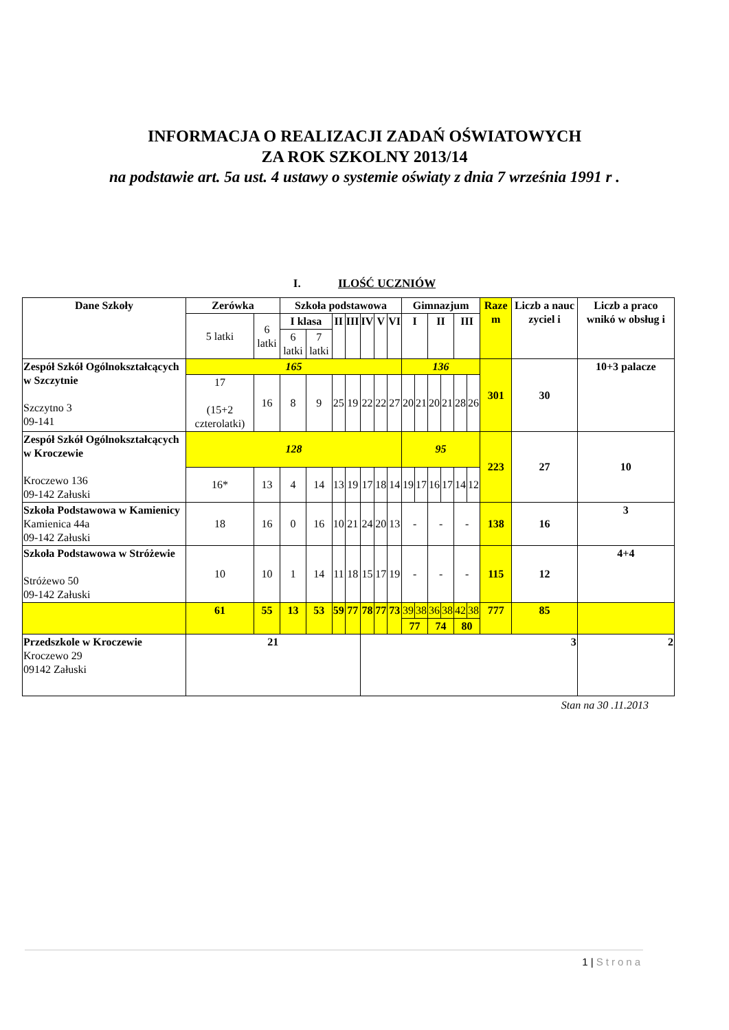INFORMACJA O REALIZACJI ZADAŃ OŚWIATOWYCH
ZA ROK SZKOLNY 2013/14
na podstawie art. 5a ust. 4 ustawy o systemie oświaty z dnia 7 września 1991 r .
I. ILOŚĆ UCZNIÓW
| Dane Szkoły | Zerówka | | Szkoła podstawowa | | | | | | | Gimnazjum | | | | | | Raze m | Liczb a nauc zyciel i | Liczb a praco wnikó w obsług i |
| --- | --- | --- | --- | --- | --- | --- | --- | --- | --- | --- | --- | --- | --- | --- | --- | --- | --- | --- |
| | 5 latki | 6 latki | I klasa | | II | III | IV | V | VI | I | | II | | III | | | | |
| | | | 6 latki | 7 latki | | | | | | | | | | | | | | |
| Zespół Szkół Ogólnokształcących w Szczytnie Szczytno 3 09-141 | 165 | | | | | | | | | 136 | | | | | | 301 | 30 | 10+3 palacze |
| | 17 (15+2 czterolatki) | 16 | 8 | 9 | 25 | 19 | 22 | 22 | 27 | 20 | 21 | 20 | 21 | 28 | 26 | | | |
| Zespół Szkół Ogólnokształcących w Kroczewie Kroczewo 136 09-142 Załuski | 128 | | | | | | | | | 95 | | | | | | 223 | 27 | 10 |
| | 16* | 13 | 4 | 14 | 13 | 19 | 17 | 18 | 14 | 19 | 17 | 16 | 17 | 14 | 12 | | | |
| Szkoła Podstawowa w Kamienicy Kamienica 44a 09-142 Załuski | 18 | 16 | 0 | 16 | 10 | 21 | 24 | 20 | 13 | - | | - | | - | | 138 | 16 | 3 |
| Szkoła Podstawowa w Stróżewie Stróżewo 50 09-142 Załuski | 10 | 10 | 1 | 14 | 11 | 18 | 15 | 17 | 19 | - | | - | | - | | 115 | 12 | 4+4 |
| | 61 | 55 | 13 | 53 | 59 | 77 | 78 | 77 | 73 | 39 | 38 | 36 | 38 | 42 | 38 | 777 | 85 | |
| | | | | | | | | | | 77 | | 74 | | 80 | | | | |
| Przedszkole w Kroczewie Kroczewo 29 09142 Załuski | 21 | | | | | | 3 | | | | | | | | | | | 2 |
Stan na 30 .11.2013
1 | Strona